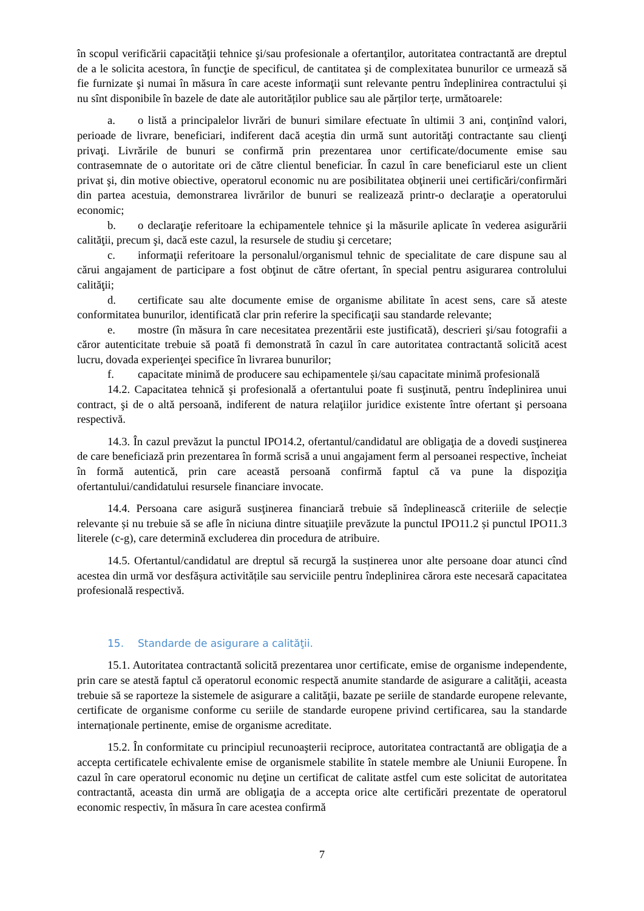în scopul verificării capacităţii tehnice şi/sau profesionale a ofertanţilor, autoritatea contractantă are dreptul de a le solicita acestora, în funcţie de specificul, de cantitatea şi de complexitatea bunurilor ce urmează să fie furnizate şi numai în măsura în care aceste informaţii sunt relevante pentru îndeplinirea contractului și nu sînt disponibile în bazele de date ale autorităților publice sau ale părților terțe, următoarele:
a. o listă a principalelor livrări de bunuri similare efectuate în ultimii 3 ani, conţinînd valori, perioade de livrare, beneficiari, indiferent dacă aceştia din urmă sunt autorităţi contractante sau clienţi privaţi. Livrările de bunuri se confirmă prin prezentarea unor certificate/documente emise sau contrasemnate de o autoritate ori de către clientul beneficiar. În cazul în care beneficiarul este un client privat şi, din motive obiective, operatorul economic nu are posibilitatea obţinerii unei certificări/confirmări din partea acestuia, demonstrarea livrărilor de bunuri se realizează printr-o declaraţie a operatorului economic;
b. o declaraţie referitoare la echipamentele tehnice şi la măsurile aplicate în vederea asigurării calităţii, precum şi, dacă este cazul, la resursele de studiu şi cercetare;
c. informaţii referitoare la personalul/organismul tehnic de specialitate de care dispune sau al cărui angajament de participare a fost obţinut de către ofertant, în special pentru asigurarea controlului calităţii;
d. certificate sau alte documente emise de organisme abilitate în acest sens, care să ateste conformitatea bunurilor, identificată clar prin referire la specificaţii sau standarde relevante;
e. mostre (în măsura în care necesitatea prezentării este justificată), descrieri şi/sau fotografii a căror autenticitate trebuie să poată fi demonstrată în cazul în care autoritatea contractantă solicită acest lucru, dovada experienţei specifice în livrarea bunurilor;
f. capacitate minimă de producere sau echipamentele și/sau capacitate minimă profesională
14.2. Capacitatea tehnică şi profesională a ofertantului poate fi susţinută, pentru îndeplinirea unui contract, şi de o altă persoană, indiferent de natura relaţiilor juridice existente între ofertant şi persoana respectivă.
14.3. În cazul prevăzut la punctul IPO14.2, ofertantul/candidatul are obligaţia de a dovedi susţinerea de care beneficiază prin prezentarea în formă scrisă a unui angajament ferm al persoanei respective, încheiat în formă autentică, prin care această persoană confirmă faptul că va pune la dispoziţia ofertantului/candidatului resursele financiare invocate.
14.4. Persoana care asigură susţinerea financiară trebuie să îndeplinească criteriile de selecție relevante și nu trebuie să se afle în niciuna dintre situaţiile prevăzute la punctul IPO11.2 și punctul IPO11.3 literele (c-g), care determină excluderea din procedura de atribuire.
14.5. Ofertantul/candidatul are dreptul să recurgă la susținerea unor alte persoane doar atunci cînd acestea din urmă vor desfășura activitățile sau serviciile pentru îndeplinirea cărora este necesară capacitatea profesională respectivă.
15. Standarde de asigurare a calităţii.
15.1. Autoritatea contractantă solicită prezentarea unor certificate, emise de organisme independente, prin care se atestă faptul că operatorul economic respectă anumite standarde de asigurare a calităţii, aceasta trebuie să se raporteze la sistemele de asigurare a calităţii, bazate pe seriile de standarde europene relevante, certificate de organisme conforme cu seriile de standarde europene privind certificarea, sau la standarde internaționale pertinente, emise de organisme acreditate.
15.2. În conformitate cu principiul recunoaşterii reciproce, autoritatea contractantă are obligaţia de a accepta certificatele echivalente emise de organismele stabilite în statele membre ale Uniunii Europene. În cazul în care operatorul economic nu deţine un certificat de calitate astfel cum este solicitat de autoritatea contractantă, aceasta din urmă are obligaţia de a accepta orice alte certificări prezentate de operatorul economic respectiv, în măsura în care acestea confirmă
7